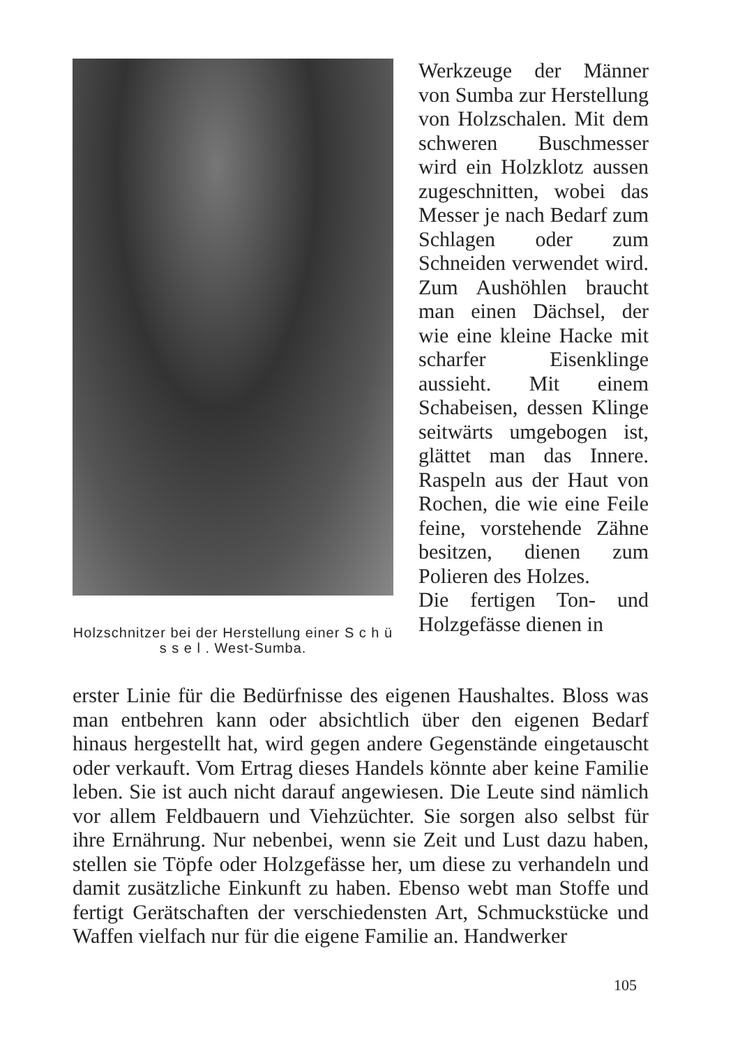Holzschnitzer bei der Herstellung einer S c h ü s s e l . West-Sumba.
Werkzeuge der Männer von Sumba zur Herstellung von Holzschalen. Mit dem schweren Buschmesser wird ein Holzklotz aussen zugeschnitten, wobei das Messer je nach Bedarf zum Schlagen oder zum Schneiden verwendet wird. Zum Aushöhlen braucht man einen Dächsel, der wie eine kleine Hacke mit scharfer Eisenklinge aussieht. Mit einem Schabeisen, dessen Klinge seitwärts umgebogen ist, glättet man das Innere. Raspeln aus der Haut von Rochen, die wie eine Feile feine, vorstehende Zähne besitzen, dienen zum Polieren des Holzes.
Die fertigen Ton- und Holzgefässe dienen in
erster Linie für die Bedürfnisse des eigenen Haushaltes. Bloss was man entbehren kann oder absichtlich über den eigenen Bedarf hinaus hergestellt hat, wird gegen andere Gegenstände eingetauscht oder verkauft. Vom Ertrag dieses Handels könnte aber keine Familie leben. Sie ist auch nicht darauf angewiesen. Die Leute sind nämlich vor allem Feldbauern und Viehzüchter. Sie sorgen also selbst für ihre Ernährung. Nur nebenbei, wenn sie Zeit und Lust dazu haben, stellen sie Töpfe oder Holzgefässe her, um diese zu verhandeln und damit zusätzliche Einkunft zu haben. Ebenso webt man Stoffe und fertigt Gerätschaften der verschiedensten Art, Schmuckstücke und Waffen vielfach nur für die eigene Familie an. Handwerker
105